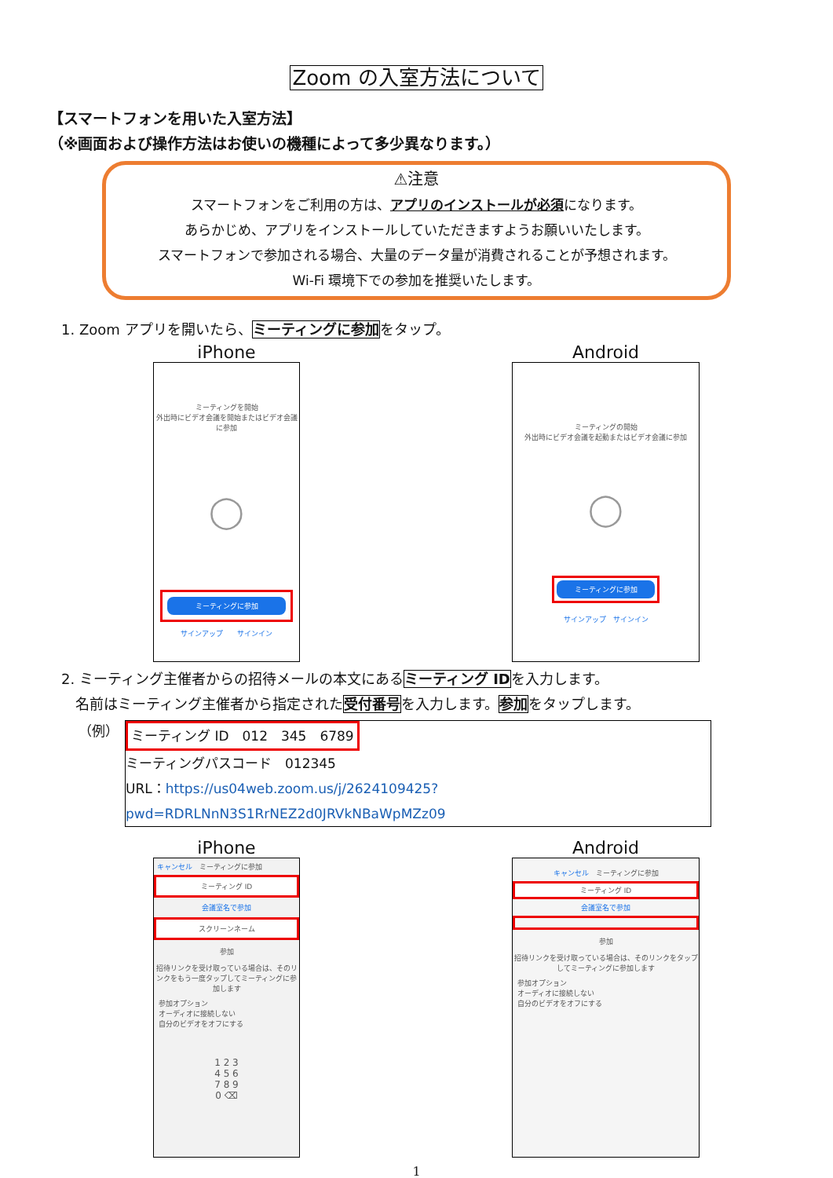Zoom の入室方法について
【スマートフォンを用いた入室方法】
（※画面および操作方法はお使いの機種によって多少異なります。）
⚠注意
スマートフォンをご利用の方は、アプリのインストールが必須になります。
あらかじめ、アプリをインストールしていただきますようお願いいたします。
スマートフォンで参加される場合、大量のデータ量が消費されることが予想されます。
Wi-Fi 環境下での参加を推奨いたします。
1. Zoom アプリを開いたら、ミーティングに参加をタップ。
iPhone
ミーティングを開始
外出時にビデオ会議を開始またはビデオ会議に参加
◯
ミーティングに参加
サインアップ　　サインイン
Android
ミーティングの開始
外出時にビデオ会議を起動またはビデオ会議に参加
◯
ミーティングに参加
サインアップ　サインイン
2. ミーティング主催者からの招待メールの本文にあるミーティング IDを入力します。
　名前はミーティング主催者から指定された受付番号を入力します。参加をタップします。
（例）
ミーティング ID　012　345　6789
ミーティングパスコード　012345
URL：https://us04web.zoom.us/j/2624109425?pwd=RDRLNnN3S1RrNEZ2d0JRVkNBaWpMZz09
iPhone
キャンセル　ミーティングに参加
ミーティング ID
会議室名で参加
スクリーンネーム
参加
招待リンクを受け取っている場合は、そのリンクをもう一度タップしてミーティングに参加します
参加オプション
オーディオに接続しない
自分のビデオをオフにする
1 2 3
4 5 6
7 8 9
0 ⌫
Android
キャンセル　ミーティングに参加
ミーティング ID
会議室名で参加
参加
招待リンクを受け取っている場合は、そのリンクをタップしてミーティングに参加します
参加オプション
オーディオに接続しない
自分のビデオをオフにする
1